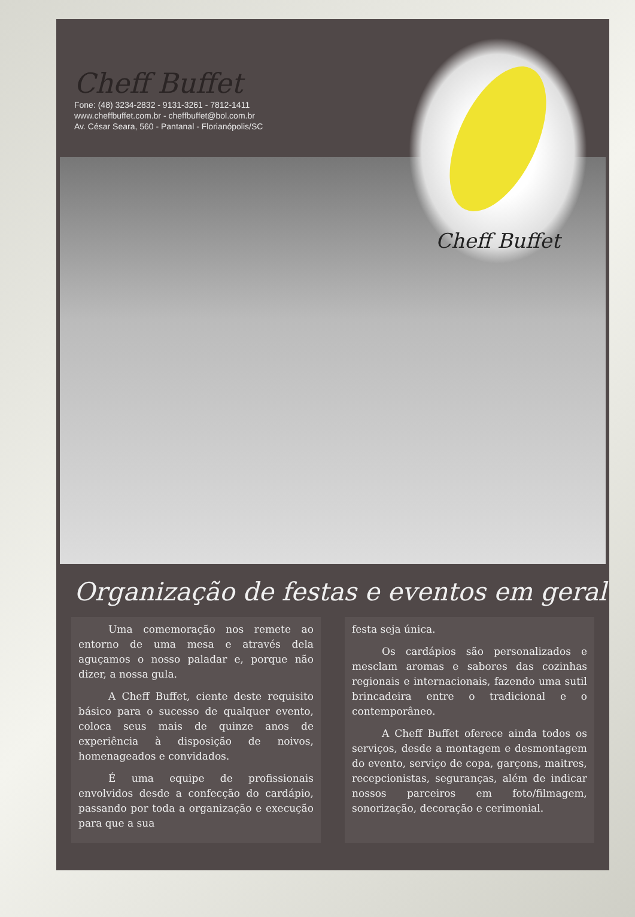Cheff Buffet
Fone: (48) 3234-2832 - 9131-3261 - 7812-1411
www.cheffbuffet.com.br - cheffbuffet@bol.com.br
Av. César Seara, 560 - Pantanal - Florianópolis/SC
Cheff Buffet
Organização de festas e eventos em geral
Uma comemoração nos remete ao entorno de uma mesa e através dela aguçamos o nosso paladar e, porque não dizer, a nossa gula.
A Cheff Buffet, ciente deste requisito básico para o sucesso de qualquer evento, coloca seus mais de quinze anos de experiência à disposição de noivos, homenageados e convidados.
É uma equipe de profissionais envolvidos desde a confecção do cardápio, passando por toda a organização e execução para que a sua
festa seja única.
Os cardápios são personalizados e mesclam aromas e sabores das cozinhas regionais e internacionais, fazendo uma sutil brincadeira entre o tradicional e o contemporâneo.
A Cheff Buffet oferece ainda todos os serviços, desde a montagem e desmontagem do evento, serviço de copa, garçons, maitres, recepcionistas, seguranças, além de indicar nossos parceiros em foto/filmagem, sonorização, decoração e cerimonial.